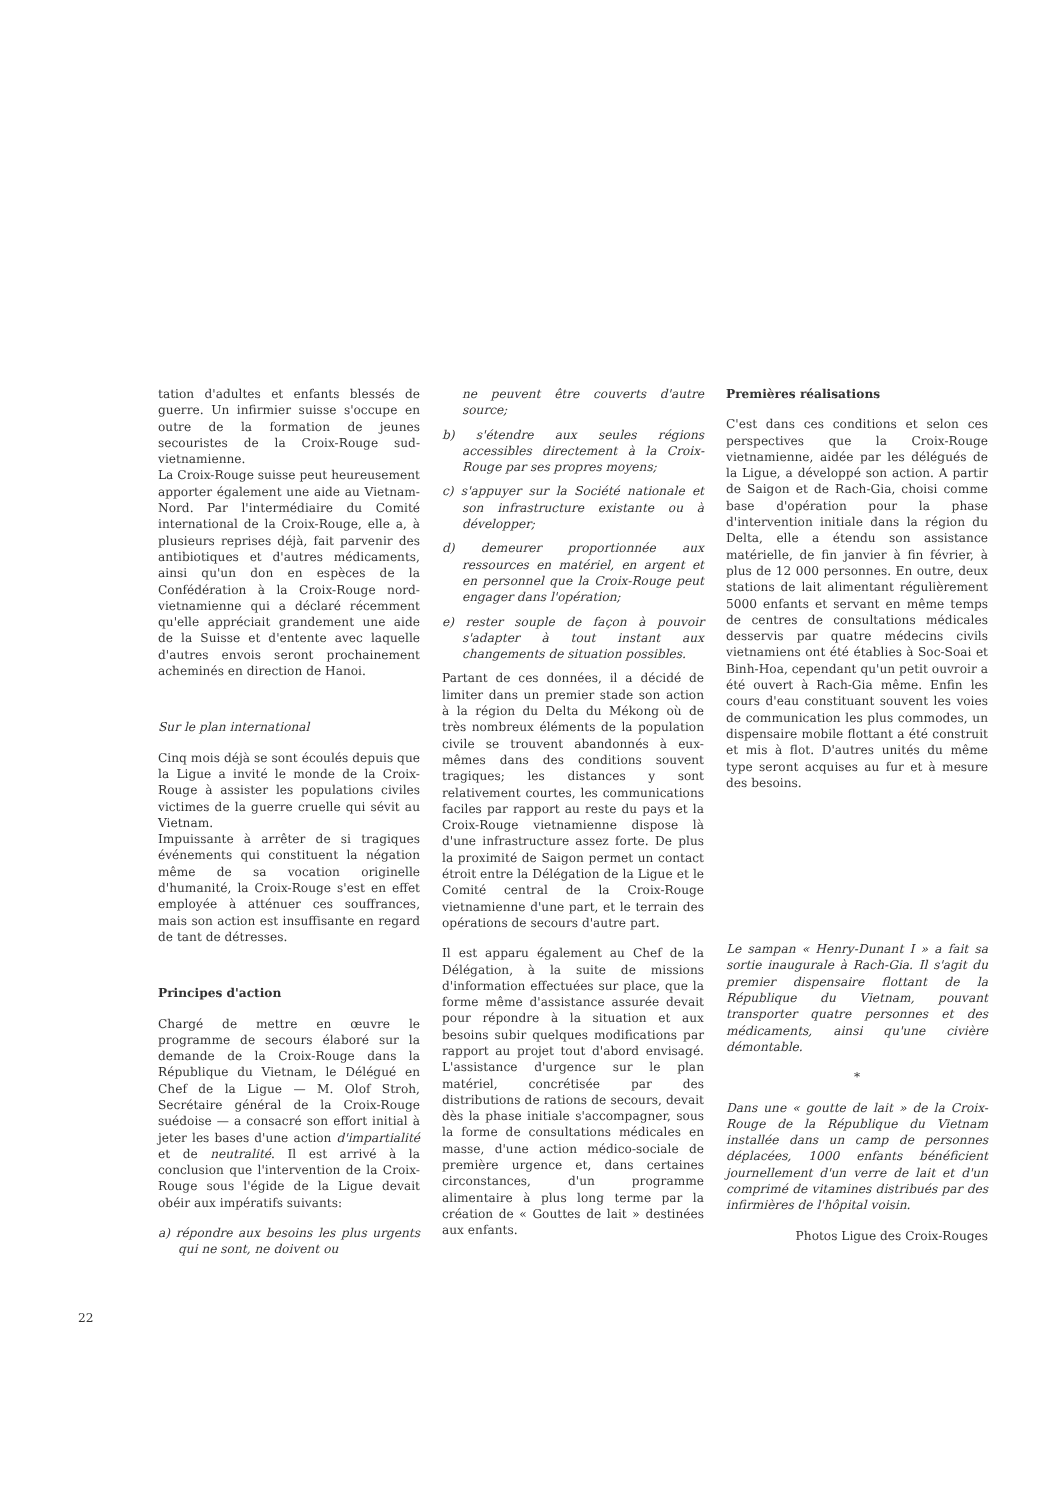tation d'adultes et enfants blessés de guerre. Un infirmier suisse s'occupe en outre de la formation de jeunes secouristes de la Croix-Rouge sud-vietnamienne.
La Croix-Rouge suisse peut heureusement apporter également une aide au Vietnam-Nord. Par l'intermédiaire du Comité international de la Croix-Rouge, elle a, à plusieurs reprises déjà, fait parvenir des antibiotiques et d'autres médicaments, ainsi qu'un don en espèces de la Confédération à la Croix-Rouge nord-vietnamienne qui a déclaré récemment qu'elle appréciait grandement une aide de la Suisse et d'entente avec laquelle d'autres envois seront prochainement acheminés en direction de Hanoi.
Sur le plan international
Cinq mois déjà se sont écoulés depuis que la Ligue a invité le monde de la Croix-Rouge à assister les populations civiles victimes de la guerre cruelle qui sévit au Vietnam.
Impuissante à arrêter de si tragiques événements qui constituent la négation même de sa vocation originelle d'humanité, la Croix-Rouge s'est en effet employée à atténuer ces souffrances, mais son action est insuffisante en regard de tant de détresses.
Principes d'action
Chargé de mettre en œuvre le programme de secours élaboré sur la demande de la Croix-Rouge dans la République du Vietnam, le Délégué en Chef de la Ligue — M. Olof Stroh, Secrétaire général de la Croix-Rouge suédoise — a consacré son effort initial à jeter les bases d'une action d'impartialité et de neutralité. Il est arrivé à la conclusion que l'intervention de la Croix-Rouge sous l'égide de la Ligue devait obéir aux impératifs suivants:
a) répondre aux besoins les plus urgents qui ne sont, ne doivent ou
ne peuvent être couverts d'autre source;
b) s'étendre aux seules régions accessibles directement à la Croix-Rouge par ses propres moyens;
c) s'appuyer sur la Société nationale et son infrastructure existante ou à développer;
d) demeurer proportionnée aux ressources en matériel, en argent et en personnel que la Croix-Rouge peut engager dans l'opération;
e) rester souple de façon à pouvoir s'adapter à tout instant aux changements de situation possibles.
Partant de ces données, il a décidé de limiter dans un premier stade son action à la région du Delta du Mékong où de très nombreux éléments de la population civile se trouvent abandonnés à eux-mêmes dans des conditions souvent tragiques; les distances y sont relativement courtes, les communications faciles par rapport au reste du pays et la Croix-Rouge vietnamienne dispose là d'une infrastructure assez forte. De plus la proximité de Saigon permet un contact étroit entre la Délégation de la Ligue et le Comité central de la Croix-Rouge vietnamienne d'une part, et le terrain des opérations de secours d'autre part.
Il est apparu également au Chef de la Délégation, à la suite de missions d'information effectuées sur place, que la forme même d'assistance assurée devait pour répondre à la situation et aux besoins subir quelques modifications par rapport au projet tout d'abord envisagé. L'assistance d'urgence sur le plan matériel, concrétisée par des distributions de rations de secours, devait dès la phase initiale s'accompagner, sous la forme de consultations médicales en masse, d'une action médico-sociale de première urgence et, dans certaines circonstances, d'un programme alimentaire à plus long terme par la création de « Gouttes de lait » destinées aux enfants.
Premières réalisations
C'est dans ces conditions et selon ces perspectives que la Croix-Rouge vietnamienne, aidée par les délégués de la Ligue, a développé son action. A partir de Saigon et de Rach-Gia, choisi comme base d'opération pour la phase d'intervention initiale dans la région du Delta, elle a étendu son assistance matérielle, de fin janvier à fin février, à plus de 12 000 personnes. En outre, deux stations de lait alimentant régulièrement 5000 enfants et servant en même temps de centres de consultations médicales desservis par quatre médecins civils vietnamiens ont été établies à Soc-Soai et Binh-Hoa, cependant qu'un petit ouvroir a été ouvert à Rach-Gia même. Enfin les cours d'eau constituant souvent les voies de communication les plus commodes, un dispensaire mobile flottant a été construit et mis à flot. D'autres unités du même type seront acquises au fur et à mesure des besoins.
Le sampan « Henry-Dunant I » a fait sa sortie inaugurale à Rach-Gia. Il s'agit du premier dispensaire flottant de la République du Vietnam, pouvant transporter quatre personnes et des médicaments, ainsi qu'une civière démontable.
*
Dans une « goutte de lait » de la Croix-Rouge de la République du Vietnam installée dans un camp de personnes déplacées, 1000 enfants bénéficient journellement d'un verre de lait et d'un comprimé de vitamines distribués par des infirmières de l'hôpital voisin.
Photos Ligue des Croix-Rouges
22